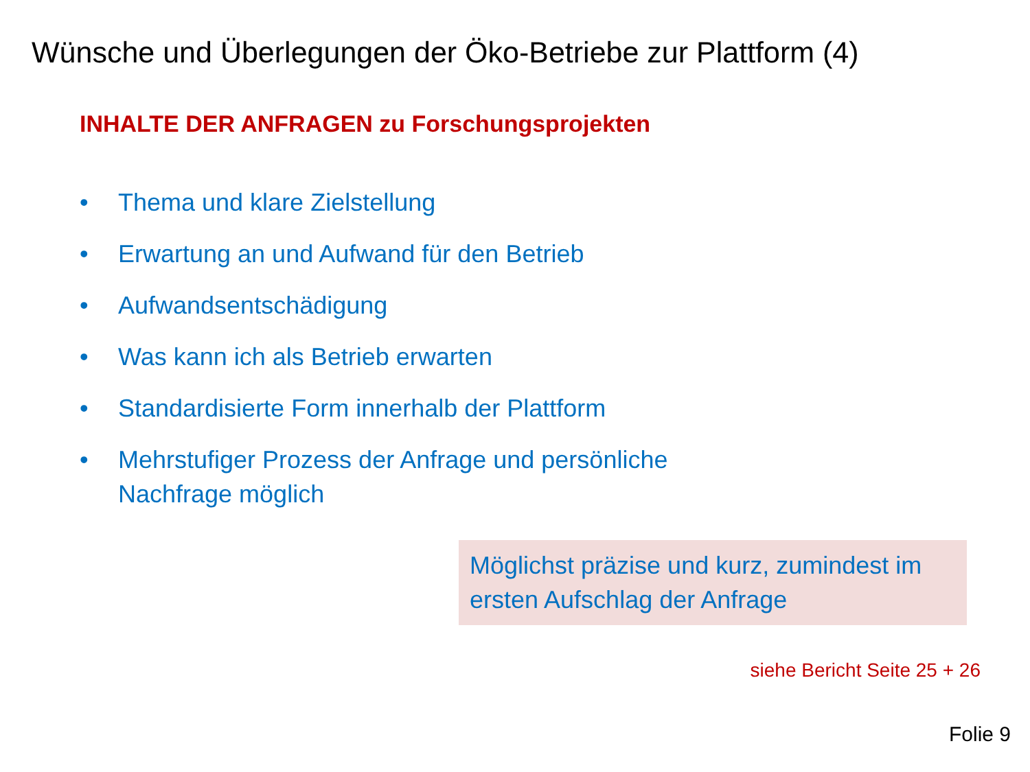Wünsche und Überlegungen der Öko-Betriebe zur Plattform (4)
INHALTE DER ANFRAGEN zu Forschungsprojekten
• Thema und klare Zielstellung
• Erwartung an und Aufwand für den Betrieb
• Aufwandsentschädigung
• Was kann ich als Betrieb erwarten
• Standardisierte Form innerhalb der Plattform
• Mehrstufiger Prozess der Anfrage und persönliche
Nachfrage möglich
Möglichst präzise und kurz, zumindest im ersten Aufschlag der Anfrage
siehe Bericht Seite 25 + 26
Folie 9